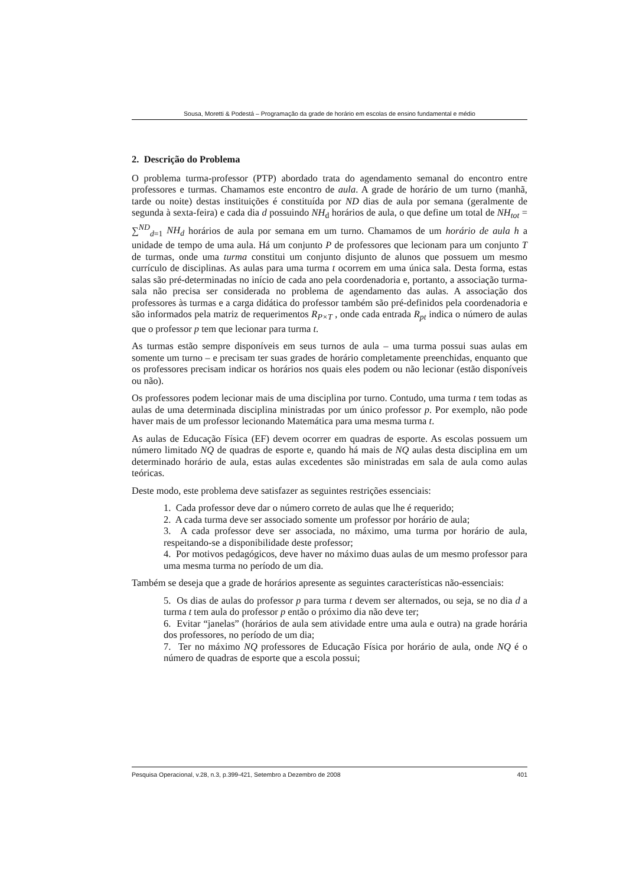Sousa, Moretti & Podestá – Programação da grade de horário em escolas de ensino fundamental e médio
2. Descrição do Problema
O problema turma-professor (PTP) abordado trata do agendamento semanal do encontro entre professores e turmas. Chamamos este encontro de aula. A grade de horário de um turno (manhã, tarde ou noite) destas instituições é constituída por ND dias de aula por semana (geralmente de segunda à sexta-feira) e cada dia d possuindo NH<sub>d</sub> horários de aula, o que define um total de NH<sub>tot</sub> = ∑<sup>ND</sup><sub>d=1</sub> NH<sub>d</sub> horários de aula por semana em um turno. Chamamos de um horário de aula h a unidade de tempo de uma aula. Há um conjunto P de professores que lecionam para um conjunto T de turmas, onde uma turma constitui um conjunto disjunto de alunos que possuem um mesmo currículo de disciplinas. As aulas para uma turma t ocorrem em uma única sala. Desta forma, estas salas são pré-determinadas no início de cada ano pela coordenadoria e, portanto, a associação turma-sala não precisa ser considerada no problema de agendamento das aulas. A associação dos professores às turmas e a carga didática do professor também são pré-definidos pela coordenadoria e são informados pela matriz de requerimentos R<sub>P×T</sub> , onde cada entrada R<sub>pt</sub> indica o número de aulas que o professor p tem que lecionar para turma t.
As turmas estão sempre disponíveis em seus turnos de aula – uma turma possui suas aulas em somente um turno – e precisam ter suas grades de horário completamente preenchidas, enquanto que os professores precisam indicar os horários nos quais eles podem ou não lecionar (estão disponíveis ou não).
Os professores podem lecionar mais de uma disciplina por turno. Contudo, uma turma t tem todas as aulas de uma determinada disciplina ministradas por um único professor p. Por exemplo, não pode haver mais de um professor lecionando Matemática para uma mesma turma t.
As aulas de Educação Física (EF) devem ocorrer em quadras de esporte. As escolas possuem um número limitado NQ de quadras de esporte e, quando há mais de NQ aulas desta disciplina em um determinado horário de aula, estas aulas excedentes são ministradas em sala de aula como aulas teóricas.
Deste modo, este problema deve satisfazer as seguintes restrições essenciais:
1. Cada professor deve dar o número correto de aulas que lhe é requerido;
2. A cada turma deve ser associado somente um professor por horário de aula;
3. A cada professor deve ser associada, no máximo, uma turma por horário de aula, respeitando-se a disponibilidade deste professor;
4. Por motivos pedagógicos, deve haver no máximo duas aulas de um mesmo professor para uma mesma turma no período de um dia.
Também se deseja que a grade de horários apresente as seguintes características não-essenciais:
5. Os dias de aulas do professor p para turma t devem ser alternados, ou seja, se no dia d a turma t tem aula do professor p então o próximo dia não deve ter;
6. Evitar “janelas” (horários de aula sem atividade entre uma aula e outra) na grade horária dos professores, no período de um dia;
7. Ter no máximo NQ professores de Educação Física por horário de aula, onde NQ é o número de quadras de esporte que a escola possui;
Pesquisa Operacional, v.28, n.3, p.399-421, Setembro a Dezembro de 2008 401